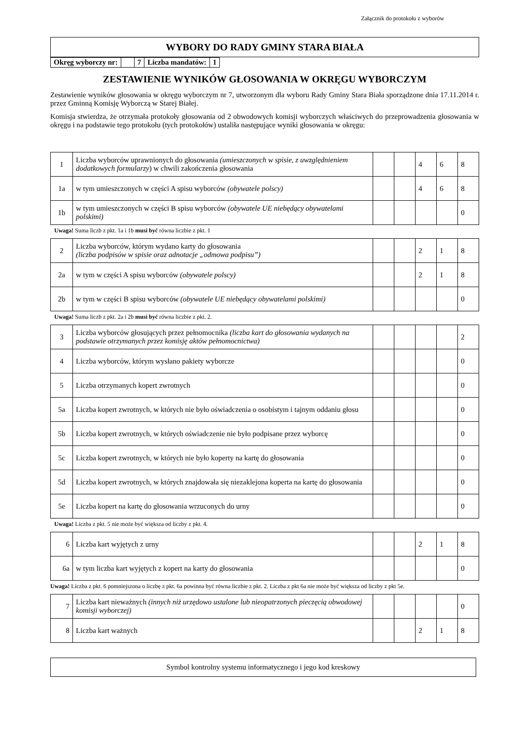Załącznik do protokołu z wyborów
WYBORY DO RADY GMINY STARA BIAŁA
| Okręg wyborczy nr: | | 7 | Liczba mandatów: | 1 |
ZESTAWIENIE WYNIKÓW GŁOSOWANIA W OKRĘGU WYBORCZYM
Zestawienie wyników głosowania w okręgu wyborczym nr 7, utworzonym dla wyboru Rady Gminy Stara Biała sporządzone dnia 17.11.2014 r. przez Gminną Komisję Wyborczą w Starej Białej.
Komisja stwierdza, że otrzymała protokoły głosowania od 2 obwodowych komisji wyborczych właściwych do przeprowadzenia głosowania w okręgu i na podstawie tego protokołu (tych protokołów) ustaliła następujące wyniki głosowania w okręgu:
| 1 | Liczba wyborców uprawnionych do głosowania (umieszczonych w spisie, z uwzględnieniem dodatkowych formularzy ) w chwili zakończenia głosowania | | | 4 | 6 | 8 |
| 1a | w tym umieszczonych w części A spisu wyborców (obywatele polscy) | | | 4 | 6 | 8 |
| 1b | w tym umieszczonych w części B spisu wyborców (obywatele UE niebędący obywatelami polskimi) | | | | | 0 |
Uwaga! Suma liczb z pkt. 1a i 1b musi być równa liczbie z pkt. 1
| 2 | Liczba wyborców, którym wydano karty do głosowania (liczba podpisów w spisie oraz adnotacje „odmowa podpisu”) | | | 2 | 1 | 8 |
| 2a | w tym w części A spisu wyborców (obywatele polscy) | | | 2 | 1 | 8 |
| 2b | w tym w części B spisu wyborców (obywatele UE niebędący obywatelami polskimi) | | | | | 0 |
Uwaga! Suma liczb z pkt. 2a i 2b musi być równa liczbie z pkt. 2.
| 3 | Liczba wyborców głosujących przez pełnomocnika (liczba kart do głosowania wydanych na podstawie otrzymanych przez komisję aktów pełnomocnictwa) | | | | | 2 |
| 4 | Liczba wyborców, którym wysłano pakiety wyborcze | | | | | 0 |
| 5 | Liczba otrzymanych kopert zwrotnych | | | | | 0 |
| 5a | Liczba kopert zwrotnych, w których nie było oświadczenia o osobistym i tajnym oddaniu głosu | | | | | 0 |
| 5b | Liczba kopert zwrotnych, w których oświadczenie nie było podpisane przez wyborcę | | | | | 0 |
| 5c | Liczba kopert zwrotnych, w których nie było koperty na kartę do głosowania | | | | | 0 |
| 5d | Liczba kopert zwrotnych, w których znajdowała się niezaklejona koperta na kartę do głosowania | | | | | 0 |
| 5e | Liczba kopert na kartę do głosowania wrzuconych do urny | | | | | 0 |
Uwaga! Liczba z pkt. 5 nie może być większa od liczby z pkt. 4.
| 6 | Liczba kart wyjętych z urny | | | 2 | 1 | 8 |
| 6a | w tym liczba kart wyjętych z kopert na karty do głosowania | | | | | 0 |
Uwaga! Liczba z pkt. 6 pomniejszona o liczbę z pkt. 6a powinna być równa liczbie z pkt. 2. Liczba z pkt 6a nie może być większa od liczby z pkt 5e.
| 7 | Liczba kart nieważnych (innych niż urzędowo ustalone lub nieopatrzonych pieczęcią obwodowej komisji wyborczej) | | | | | 0 |
| 8 | Liczba kart ważnych | | | 2 | 1 | 8 |
Symbol kontrolny systemu informatycznego i jego kod kreskowy